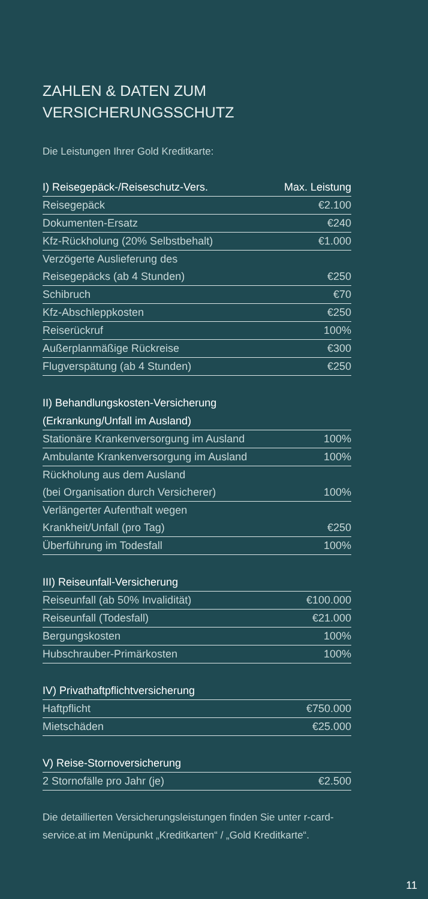ZAHLEN & DATEN ZUM
VERSICHERUNGSSCHUTZ
Die Leistungen Ihrer Gold Kreditkarte:
| I) Reisegepäck-/Reiseschutz-Vers. | Max. Leistung |
| --- | --- |
| Reisegepäck | €2.100 |
| Dokumenten-Ersatz | €240 |
| Kfz-Rückholung (20% Selbstbehalt) | €1.000 |
| Verzögerte Auslieferung des | |
| Reisegepäcks (ab 4 Stunden) | €250 |
| Schibruch | €70 |
| Kfz-Abschleppkosten | €250 |
| Reiserückruf | 100% |
| Außerplanmäßige Rückreise | €300 |
| Flugverspätung (ab 4 Stunden) | €250 |
| II) Behandlungskosten-Versicherung | |
| --- | --- |
| (Erkrankung/Unfall im Ausland) | |
| Stationäre Krankenversorgung im Ausland | 100% |
| Ambulante Krankenversorgung im Ausland | 100% |
| Rückholung aus dem Ausland | |
| (bei Organisation durch Versicherer) | 100% |
| Verlängerter Aufenthalt wegen | |
| Krankheit/Unfall (pro Tag) | €250 |
| Überführung im Todesfall | 100% |
| III) Reiseunfall-Versicherung | |
| --- | --- |
| Reiseunfall (ab 50% Invalidität) | €100.000 |
| Reiseunfall (Todesfall) | €21.000 |
| Bergungskosten | 100% |
| Hubschrauber-Primärkosten | 100% |
| IV) Privathaftpflichtversicherung | |
| --- | --- |
| Haftpflicht | €750.000 |
| Mietschäden | €25.000 |
| V) Reise-Stornoversicherung | |
| --- | --- |
| 2 Stornofälle pro Jahr (je) | €2.500 |
Die detaillierten Versicherungsleistungen finden Sie unter r-card-service.at im Menüpunkt „Kreditkarten“ / „Gold Kreditkarte“.
11